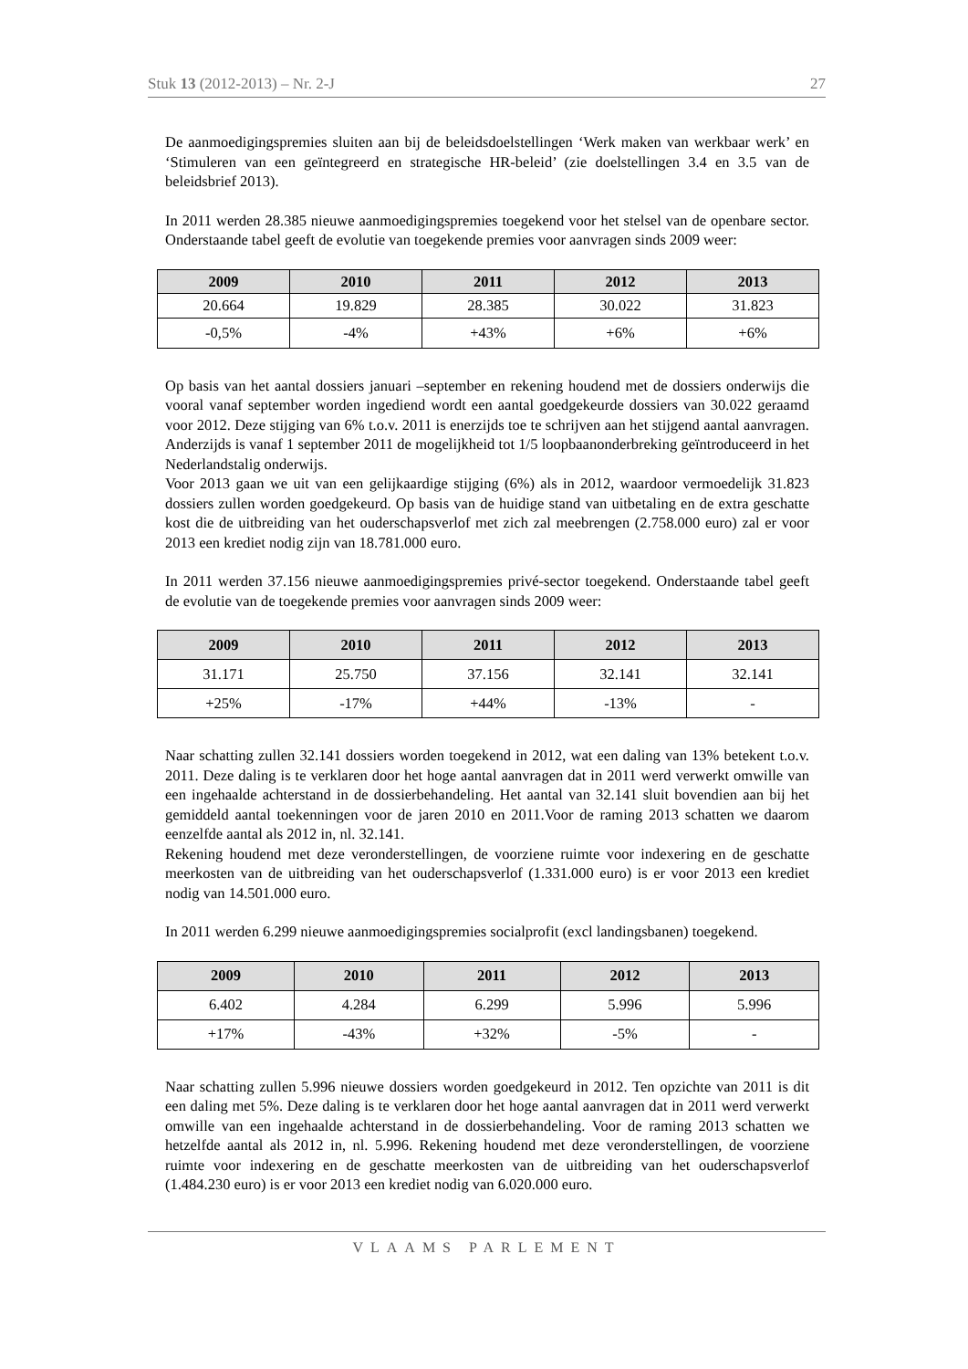Stuk 13 (2012-2013) – Nr. 2-J 27
De aanmoedigingspremies sluiten aan bij de beleidsdoelstellingen ‘Werk maken van werkbaar werk’ en ‘Stimuleren van een geïntegreerd en strategische HR-beleid’ (zie doelstellingen 3.4 en 3.5 van de beleidsbrief 2013).
In 2011 werden 28.385 nieuwe aanmoedigingspremies toegekend voor het stelsel van de openbare sector. Onderstaande tabel geeft de evolutie van toegekende premies voor aanvragen sinds 2009 weer:
| 2009 | 2010 | 2011 | 2012 | 2013 |
| --- | --- | --- | --- | --- |
| 20.664 | 19.829 | 28.385 | 30.022 | 31.823 |
| -0,5% | -4% | +43% | +6% | +6% |
Op basis van het aantal dossiers januari –september en rekening houdend met de dossiers onderwijs die vooral vanaf september worden ingediend wordt een aantal goedgekeurde dossiers van 30.022 geraamd voor 2012. Deze stijging van 6% t.o.v. 2011 is enerzijds toe te schrijven aan het stijgend aantal aanvragen. Anderzijds is vanaf 1 september 2011 de mogelijkheid tot 1/5 loopbaanonderbreking geïntroduceerd in het Nederlandstalig onderwijs.
Voor 2013 gaan we uit van een gelijkaardige stijging (6%) als in 2012, waardoor vermoedelijk 31.823 dossiers zullen worden goedgekeurd. Op basis van de huidige stand van uitbetaling en de extra geschatte kost die de uitbreiding van het ouderschapsverlof met zich zal meebrengen (2.758.000 euro) zal er voor 2013 een krediet nodig zijn van 18.781.000 euro.
In 2011 werden 37.156 nieuwe aanmoedigingspremies privé-sector toegekend. Onderstaande tabel geeft de evolutie van de toegekende premies voor aanvragen sinds 2009 weer:
| 2009 | 2010 | 2011 | 2012 | 2013 |
| --- | --- | --- | --- | --- |
| 31.171 | 25.750 | 37.156 | 32.141 | 32.141 |
| +25% | -17% | +44% | -13% | - |
Naar schatting zullen 32.141 dossiers worden toegekend in 2012, wat een daling van 13% betekent t.o.v. 2011. Deze daling is te verklaren door het hoge aantal aanvragen dat in 2011 werd verwerkt omwille van een ingehaalde achterstand in de dossierbehandeling. Het aantal van 32.141 sluit bovendien aan bij het gemiddeld aantal toekenningen voor de jaren 2010 en 2011.Voor de raming 2013 schatten we daarom eenzelfde aantal als 2012 in, nl. 32.141.
Rekening houdend met deze veronderstellingen, de voorziene ruimte voor indexering en de geschatte meerkosten van de uitbreiding van het ouderschapsverlof (1.331.000 euro) is er voor 2013 een krediet nodig van 14.501.000 euro.
In 2011 werden 6.299 nieuwe aanmoedigingspremies socialprofit (excl landingsbanen) toegekend.
| 2009 | 2010 | 2011 | 2012 | 2013 |
| --- | --- | --- | --- | --- |
| 6.402 | 4.284 | 6.299 | 5.996 | 5.996 |
| +17% | -43% | +32% | -5% | - |
Naar schatting zullen 5.996 nieuwe dossiers worden goedgekeurd in 2012. Ten opzichte van 2011 is dit een daling met 5%. Deze daling is te verklaren door het hoge aantal aanvragen dat in 2011 werd verwerkt omwille van een ingehaalde achterstand in de dossierbehandeling. Voor de raming 2013 schatten we hetzelfde aantal als 2012 in, nl. 5.996. Rekening houdend met deze veronderstellingen, de voorziene ruimte voor indexering en de geschatte meerkosten van de uitbreiding van het ouderschapsverlof (1.484.230 euro) is er voor 2013 een krediet nodig van 6.020.000 euro.
VLAAMS PARLEMENT